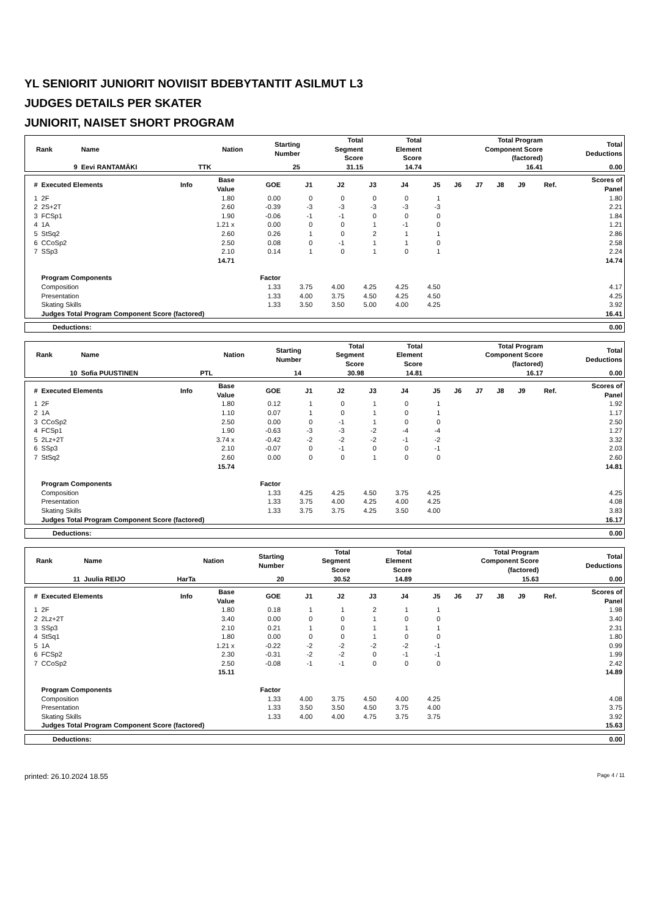YL SENIORIT JUNIORIT NOVIISIT BDEBYTANTIT ASILMUT L3
JUDGES DETAILS PER SKATER
JUNIORIT, NAISET SHORT PROGRAM
| Rank | Name | Nation | Starting Number | Total Segment Score | Total Element Score | Total Program Component Score (factored) | Total Deductions |
| --- | --- | --- | --- | --- | --- | --- | --- |
| 9 | Eevi RANTAMÄKI | TTK | 25 | 31.15 | 14.74 | 16.41 | 0.00 |
| # | Executed Elements | Info | Base Value | GOE | J1 | J2 | J3 | J4 | J5 | J6 | J7 | J8 | J9 | Ref. | Scores of Panel |
| --- | --- | --- | --- | --- | --- | --- | --- | --- | --- | --- | --- | --- | --- | --- | --- |
| 1 | 2F | | 1.80 | 0.00 | 0 | 0 | 0 | 0 | 1 | | | | | | 1.80 |
| 2 | 2S+2T | | 2.60 | -0.39 | -3 | -3 | -3 | -3 | -3 | | | | | | 2.21 |
| 3 | FCSp1 | | 1.90 | -0.06 | -1 | -1 | 0 | 0 | 0 | | | | | | 1.84 |
| 4 | 1A | | 1.21 x | 0.00 | 0 | 0 | 1 | -1 | 0 | | | | | | 1.21 |
| 5 | StSq2 | | 2.60 | 0.26 | 1 | 0 | 2 | 1 | 1 | | | | | | 2.86 |
| 6 | CCoSp2 | | 2.50 | 0.08 | 0 | -1 | 1 | 1 | 0 | | | | | | 2.58 |
| 7 | SSp3 | | 2.10 | 0.14 | 1 | 0 | 1 | 0 | 1 | | | | | | 2.24 |
| | | | 14.71 | | | | | | | | | | | | 14.74 |
| | Program Components | | | Factor | | | | | | | | | | | |
| | Composition | | | 1.33 | 3.75 | 4.00 | 4.25 | 4.25 | 4.50 | | | | | | 4.17 |
| | Presentation | | | 1.33 | 4.00 | 3.75 | 4.50 | 4.25 | 4.50 | | | | | | 4.25 |
| | Skating Skills | | | 1.33 | 3.50 | 3.50 | 5.00 | 4.00 | 4.25 | | | | | | 3.92 |
| | Judges Total Program Component Score (factored) | | | | | | | | | | | | | | 16.41 |
| Deductions: | 0.00 |
| Rank | Name | Nation | Starting Number | Total Segment Score | Total Element Score | Total Program Component Score (factored) | Total Deductions |
| --- | --- | --- | --- | --- | --- | --- | --- |
| 10 | Sofia PUUSTINEN | PTL | 14 | 30.98 | 14.81 | 16.17 | 0.00 |
| # | Executed Elements | Info | Base Value | GOE | J1 | J2 | J3 | J4 | J5 | J6 | J7 | J8 | J9 | Ref. | Scores of Panel |
| --- | --- | --- | --- | --- | --- | --- | --- | --- | --- | --- | --- | --- | --- | --- | --- |
| 1 | 2F | | 1.80 | 0.12 | 1 | 0 | 1 | 0 | 1 | | | | | | 1.92 |
| 2 | 1A | | 1.10 | 0.07 | 1 | 0 | 1 | 0 | 1 | | | | | | 1.17 |
| 3 | CCoSp2 | | 2.50 | 0.00 | 0 | -1 | 1 | 0 | 0 | | | | | | 2.50 |
| 4 | FCSp1 | | 1.90 | -0.63 | -3 | -3 | -2 | -4 | -4 | | | | | | 1.27 |
| 5 | 2Lz+2T | | 3.74 x | -0.42 | -2 | -2 | -2 | -1 | -2 | | | | | | 3.32 |
| 6 | SSp3 | | 2.10 | -0.07 | 0 | -1 | 0 | 0 | -1 | | | | | | 2.03 |
| 7 | StSq2 | | 2.60 | 0.00 | 0 | 0 | 1 | 0 | 0 | | | | | | 2.60 |
| | | | 15.74 | | | | | | | | | | | | 14.81 |
| | Program Components | | | Factor | | | | | | | | | | | |
| | Composition | | | 1.33 | 4.25 | 4.25 | 4.50 | 3.75 | 4.25 | | | | | | 4.25 |
| | Presentation | | | 1.33 | 3.75 | 4.00 | 4.25 | 4.00 | 4.25 | | | | | | 4.08 |
| | Skating Skills | | | 1.33 | 3.75 | 3.75 | 4.25 | 3.50 | 4.00 | | | | | | 3.83 |
| | Judges Total Program Component Score (factored) | | | | | | | | | | | | | | 16.17 |
| Deductions: | 0.00 |
| Rank | Name | Nation | Starting Number | Total Segment Score | Total Element Score | Total Program Component Score (factored) | Total Deductions |
| --- | --- | --- | --- | --- | --- | --- | --- |
| 11 | Juulia REIJO | HarTa | 20 | 30.52 | 14.89 | 15.63 | 0.00 |
| # | Executed Elements | Info | Base Value | GOE | J1 | J2 | J3 | J4 | J5 | J6 | J7 | J8 | J9 | Ref. | Scores of Panel |
| --- | --- | --- | --- | --- | --- | --- | --- | --- | --- | --- | --- | --- | --- | --- | --- |
| 1 | 2F | | 1.80 | 0.18 | 1 | 1 | 2 | 1 | 1 | | | | | | 1.98 |
| 2 | 2Lz+2T | | 3.40 | 0.00 | 0 | 0 | 1 | 0 | 0 | | | | | | 3.40 |
| 3 | SSp3 | | 2.10 | 0.21 | 1 | 0 | 1 | 1 | 1 | | | | | | 2.31 |
| 4 | StSq1 | | 1.80 | 0.00 | 0 | 0 | 1 | 0 | 0 | | | | | | 1.80 |
| 5 | 1A | | 1.21 x | -0.22 | -2 | -2 | -2 | -2 | -1 | | | | | | 0.99 |
| 6 | FCSp2 | | 2.30 | -0.31 | -2 | -2 | 0 | -1 | -1 | | | | | | 1.99 |
| 7 | CCoSp2 | | 2.50 | -0.08 | -1 | -1 | 0 | 0 | 0 | | | | | | 2.42 |
| | | | 15.11 | | | | | | | | | | | | 14.89 |
| | Program Components | | | Factor | | | | | | | | | | | |
| | Composition | | | 1.33 | 4.00 | 3.75 | 4.50 | 4.00 | 4.25 | | | | | | 4.08 |
| | Presentation | | | 1.33 | 3.50 | 3.50 | 4.50 | 3.75 | 4.00 | | | | | | 3.75 |
| | Skating Skills | | | 1.33 | 4.00 | 4.00 | 4.75 | 3.75 | 3.75 | | | | | | 3.92 |
| | Judges Total Program Component Score (factored) | | | | | | | | | | | | | | 15.63 |
| Deductions: | 0.00 |
printed: 26.10.2024 18.55 Page 4 / 11